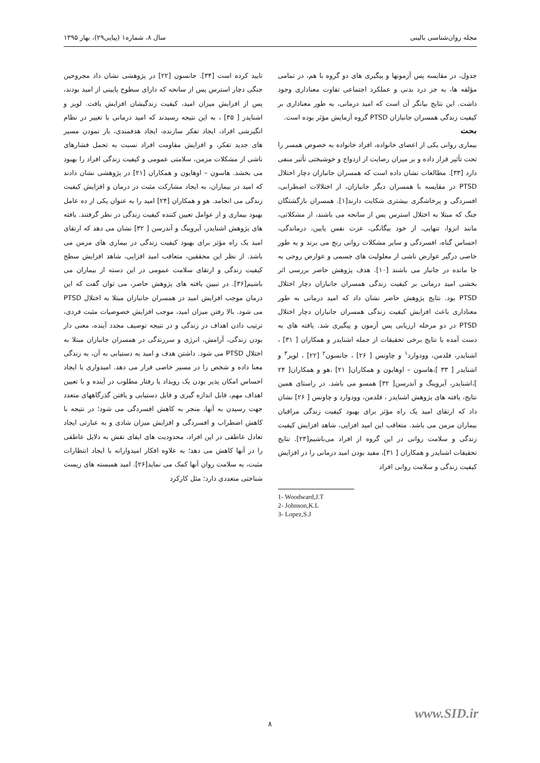مجله روان‌شناسی بالینی سال ۸، شماره۱ (پیاپی۲۹)، بهار ۱۳۹۵
جدول، در مقایسه پس آزمونها و پیگیری های دو گروه با هم، در تمامی مؤلفه ها، به جز درد بدنی و عملکرد اجتماعی تفاوت معناداری وجود داشت. این نتایج بیانگر آن است که امید درمانی، به طور معناداری بر کیفیت زندگی همسران جانبازان PTSD گروه آزمایش مؤثر بوده است.
بحث
بیماری روانی یکی از اعضای خانواده، افراد خانواده به خصوص همسر را تحت تأثیر قرار داده و بر میزان رضایت از ازدواج و خوشبختی تأثیر منفی دارد [۳۳]. مطالعات نشان داده است که همسران جانبازان دچار اختلال PTSD در مقایسه با همسران دیگر جانبازان، از اختلالات اضطرابی، افسردگی و پرخاشگری بیشتری شکایت دارند[۱]. همسران بازگشتگان جنگ که مبتلا به اختلال استرس پس از سانحه می باشند، از مشکلاتی، مانند انزوا، تنهایی، از خود بیگانگی، عزت نفس پایین، درماندگی، احساس گناه، افسردگی و سایر مشکلات روانی رنج می برند و به طور خاصی درگیر عوارض ناشی از معلولیت های جسمی و عوارض روحی به جا مانده در جانباز می باشند [۱۰]. هدف پژوهش حاضر بررسی اثر بخشی امید درمانی بر کیفیت زندگی همسران جانبازان دچار اختلال PTSD بود. نتایج پژوهش حاضر نشان داد که امید درمانی به طور معناداری باعث افزایش کیفیت زندگی همسران جانبازان دچار اختلال PTSD در دو مرحله ارزیابی پس آزمون و پیگیری شد. یافته های به دست آمده با نتایج برخی تحقیقات از جمله اشنایدر و همکاران [ ۳۱] ، اشنایدر، فلدمن، وودوارد<sup>۱</sup> و چاونس [ ۲۶] ، جانسون<sup>۲</sup> [۲۲] ، لوپز<sup>۳</sup> و اشنایدر [ ۳۳ ]،هاسون – اوهایون و همکاران[ ۲۱] ،هو و همکاران[ ۲۴ ]،اشنایدر، آیروینگ و آندرسن[ ۳۲] همسو می باشد. در راستای همین نتایج، یافته های پژوهش اشنایدر ، فلدمن، وودوارد و چاونس [ ۲۶] نشان داد که ارتقای امید یک راه مؤثر برای بهبود کیفیت زندگی مراقبان بیماران مزمن می باشد. متعاقب این امید افزایی، شاهد افزایش کیفیت زندگی و سلامت روانی در این گروه از افراد می‌باشیم[۲۳]. نتایج تحقیقات اشنایدر و همکاران [ ۳۱]، مفید بودن امید درمانی را در افزایش کیفیت زندگی و سلامت روانی افراد
1- Woodward,J.T
2- Johnson,K.L
3- Lopez,S.J
تایید کرده است [۳۴]. جانسون [۲۲] در پژوهشی نشان داد مجروحین جنگی دچار استرس پس از سانحه که دارای سطوح پایینی از امید بودند، پس از افزایش میزان امید، کیفیت زندگیشان افزایش یافت. لوپز و اشنایدر [ ۳۵] ، به این نتیجه رسیدند که امید درمانی با تغییر در نظام انگیزشی افراد، ایجاد تفکر سازنده، ایجاد هدفمندی، باز نمودن مسیر های جدید تفکر، و افزایش مقاومت افراد نسبت به تحمل فشارهای ناشی از مشکلات مزمن، سلامتی عمومی و کیفیت زندگی افراد را بهبود می بخشد. هاسون – اوهایون و همکاران [۲۱] در پژوهشی نشان دادند که امید در بیماران، به ایجاد مشارکت مثبت در درمان و افزایش کیفیت زندگی می انجامد. هو و همکاران [۲۴] امید را به عنوان یکی از ده عامل بهبود بیماری و از عوامل تعیین کننده کیفیت زندگی در نظر گرفتند. یافته های پژوهش اشنایدر، آیروینگ و آندرسن [ ۳۲] نشان می دهد که ارتقای امید یک راه مؤثر برای بهبود کیفیت زندگی در بیماری های مزمن می باشد. از نظر این محققین، متعاقب امید افزایی، شاهد افزایش سطح کیفیت زندگی و ارتقای سلامت عمومی در این دسته از بیماران می باشیم[۳۶]. در تبیین یافته های پژوهش حاضر، می توان گفت که این درمان موجب افزایش امید در همسران جانبازان مبتلا به اختلال PTSD می شود. بالا رفتن میزان امید، موجب افزایش خصوصیات مثبت فردی، ترتیب دادن اهداف در زندگی و در نتیجه توصیف مجدد آینده، معنی دار بودن زندگی، آرامش، انرژی و سرزندگی در همسران جانبازان مبتلا به اختلال PTSD می شود. داشتن هدف و امید به دستیابی به آن، به زندگی معنا داده و شخص را در مسیر خاصی قرار می دهد. امیدواری با ایجاد احساس امکان پذیر بودن یک رویداد یا رفتار مطلوب در آینده و با تعیین اهداف مهم، قابل اندازه گیری و قابل دستیابی و یافتن گذرگاههای متعدد جهت رسیدن به آنها، منجر به کاهش افسردگی می شود؛ در نتیجه با کاهش اضطراب و افسردگی و افزایش میزان شادی و به عبارتی ایجاد تعادل عاطفی در این افراد، محدودیت های ایفای نقش به دلایل عاطفی را در آنها کاهش می دهد؛ به علاوه افکار امیدوارانه با ایجاد انتظارات مثبت، به سلامت روان آنها کمک می نماید[۲۶]. امید همبسته های زیست شناختی متعددی دارد؛ مثل کارکرد
www.SID.ir
۸